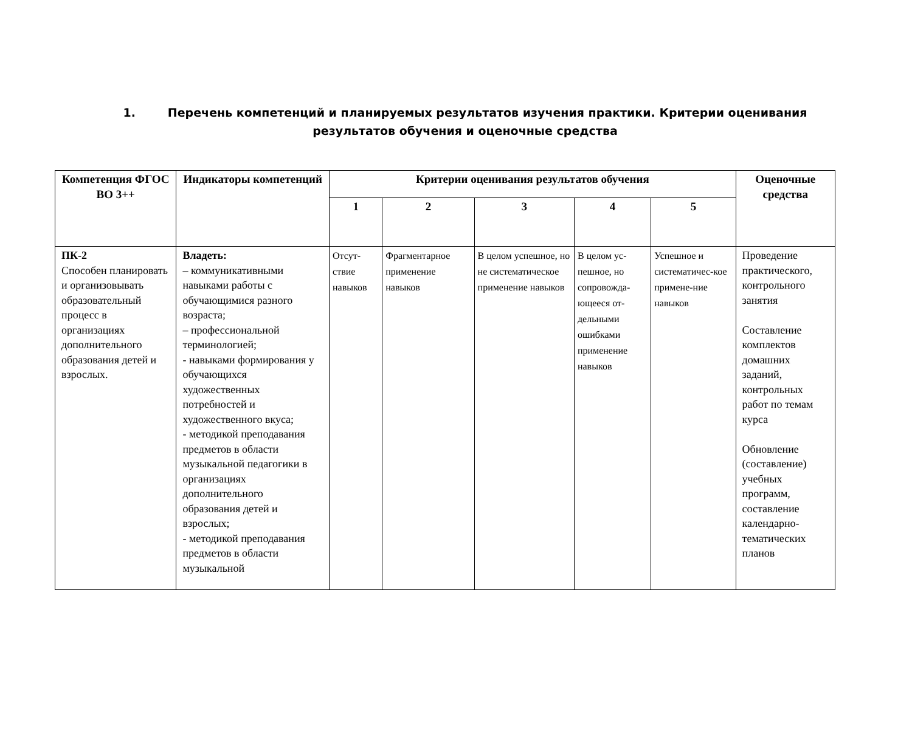1. Перечень компетенций и планируемых результатов изучения практики. Критерии оценивания результатов обучения и оценочные средства
| Компетенция ФГОС ВО 3++ | Индикаторы компетенций | Критерии оценивания результатов обучения | | | | | Оценочные средства |
| --- | --- | --- | --- | --- | --- | --- | --- |
| | | 1 | 2 | 3 | 4 | 5 | |
| ПК-2 Способен планировать и организовывать образовательный процесс в организациях дополнительного образования детей и взрослых. | Владеть: – коммуникативными навыками работы с обучающимися разного возраста; – профессиональной терминологией; - навыками формирования у обучающихся художественных потребностей и художественного вкуса; - методикой преподавания предметов в области музыкальной педагогики в организациях дополнительного образования детей и взрослых; - методикой преподавания предметов в области музыкальной | Отсут-ствие навыков | Фрагментарное применение навыков | В целом успешное, но не систематическое применение навыков | В целом ус-пешное, но сопровожда-ющееся от-дельными ошибками применение навыков | Успешное и систематичес-кое примене-ние навыков | Проведение практического, контрольного занятия Составление комплектов домашних заданий, контрольных работ по темам курса Обновление (составление) учебных программ, составление календарно-тематических планов |